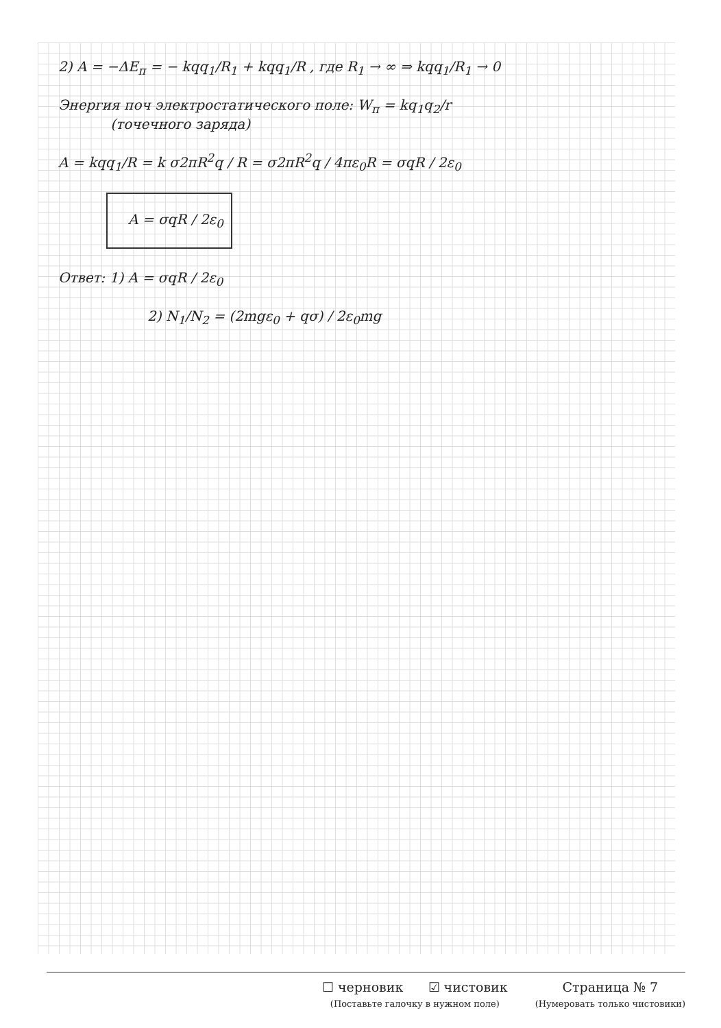2) A = −ΔE<sub>п</sub> = − kqq<sub>1</sub>/R<sub>1</sub> + kqq<sub>1</sub>/R , где R<sub>1</sub> → ∞ ⇒ kqq<sub>1</sub>/R<sub>1</sub> → 0
Энергия поч электростатического поле: W<sub>п</sub> = kq<sub>1</sub>q<sub>2</sub>/r
(точечного заряда)
A = kqq<sub>1</sub>/R = k σ2πR<sup>2</sup>q / R = σ2πR<sup>2</sup>q / 4πε<sub>0</sub>R = σqR / 2ε<sub>0</sub>
A = σqR / 2ε<sub>0</sub>
Ответ: 1) A = σqR / 2ε<sub>0</sub>
2) N<sub>1</sub>/N<sub>2</sub> = (2mgε<sub>0</sub> + qσ) / 2ε<sub>0</sub>mg
☐ черновик ☑ чистовик
(Поставьте галочку в нужном поле)
Страница № 7
(Нумеровать только чистовики)